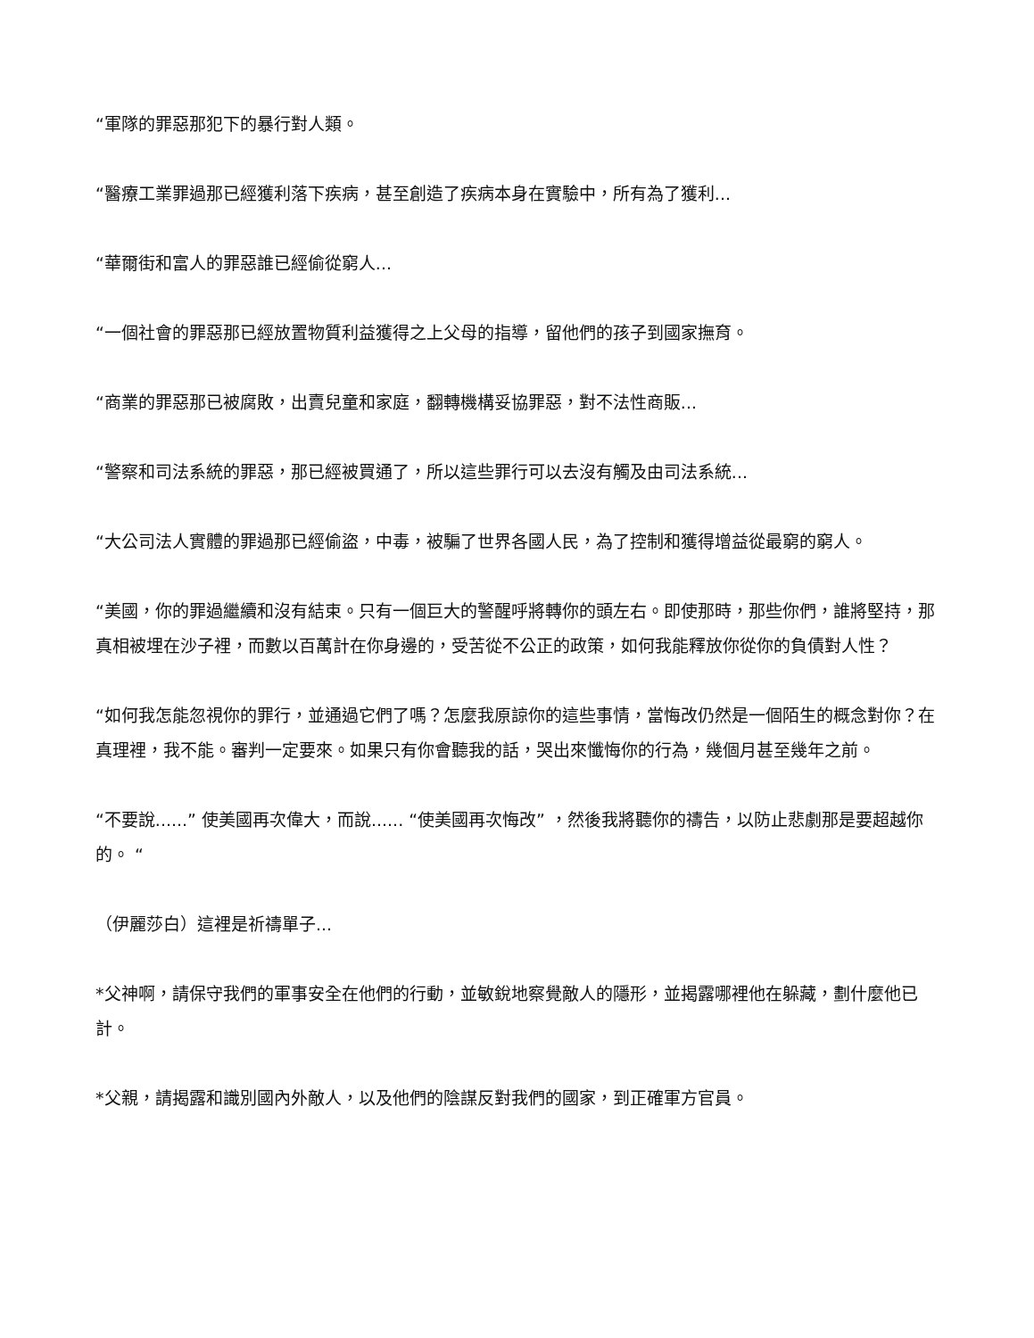“軍隊的罪惡那犯下的暴行對人類。
“醫療工業罪過那已經獲利落下疾病，甚至創造了疾病本身在實驗中，所有為了獲利...
“華爾街和富人的罪惡誰已經偷從窮人...
“一個社會的罪惡那已經放置物質利益獲得之上父母的指導，留他們的孩子到國家撫育。
“商業的罪惡那已被腐敗，出賣兒童和家庭，翻轉機構妥協罪惡，對不法性商販...
“警察和司法系統的罪惡，那已經被買通了，所以這些罪行可以去沒有觸及由司法系統...
“大公司法人實體的罪過那已經偷盜，中毒，被騙了世界各國人民，為了控制和獲得增益從最窮的窮人。
“美國，你的罪過繼續和沒有結束。只有一個巨大的警醒呼將轉你的頭左右。即使那時，那些你們，誰將堅持，那真相被埋在沙子裡，而數以百萬計在你身邊的，受苦從不公正的政策，如何我能釋放你從你的負債對人性？
“如何我怎能忽視你的罪行，並通過它們了嗎？怎麼我原諒你的這些事情，當悔改仍然是一個陌生的概念對你？在真理裡，我不能。審判一定要來。如果只有你會聽我的話，哭出來懺悔你的行為，幾個月甚至幾年之前。
“不要說......” 使美國再次偉大，而說...... “使美國再次悔改” ，然後我將聽你的禱告，以防止悲劇那是要超越你的。 “
（伊麗莎白）這裡是祈禱單子...
*父神啊，請保守我們的軍事安全在他們的行動，並敏銳地察覺敵人的隱形，並揭露哪裡他在躲藏，劃什麼他已計。
*父親，請揭露和識別國內外敵人，以及他們的陰謀反對我們的國家，到正確軍方官員。